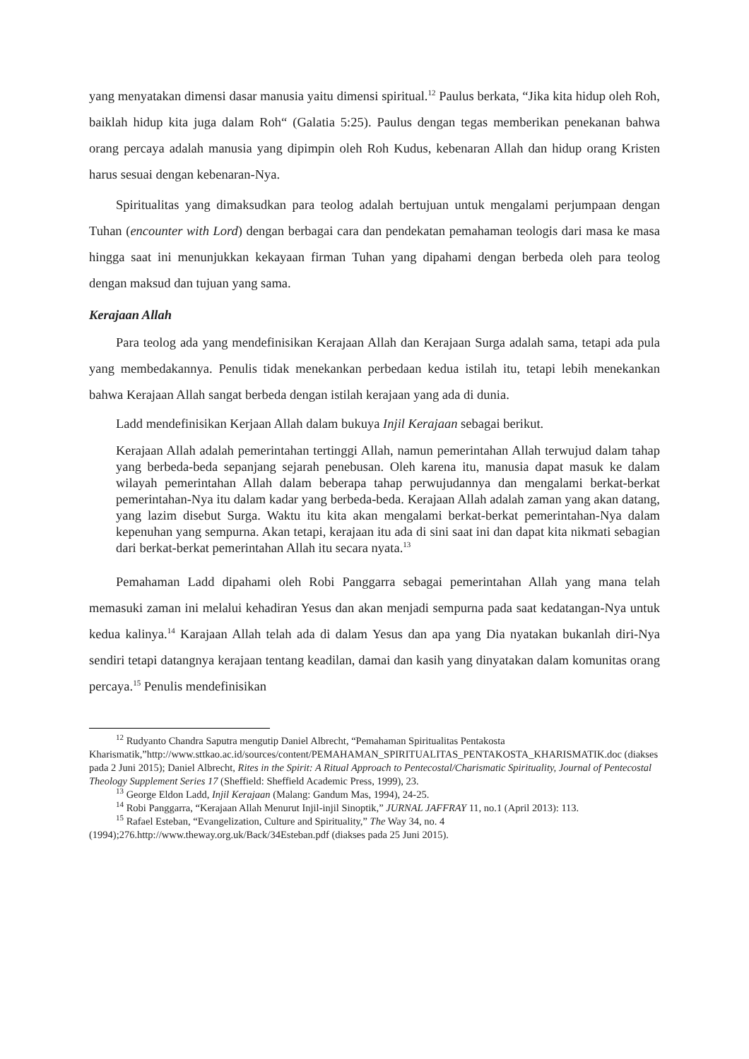yang menyatakan dimensi dasar manusia yaitu dimensi spiritual.<sup>12</sup> Paulus berkata, “Jika kita hidup oleh Roh, baiklah hidup kita juga dalam Roh“ (Galatia 5:25). Paulus dengan tegas memberikan penekanan bahwa orang percaya adalah manusia yang dipimpin oleh Roh Kudus, kebenaran Allah dan hidup orang Kristen harus sesuai dengan kebenaran-Nya.
Spiritualitas yang dimaksudkan para teolog adalah bertujuan untuk mengalami perjumpaan dengan Tuhan (encounter with Lord) dengan berbagai cara dan pendekatan pemahaman teologis dari masa ke masa hingga saat ini menunjukkan kekayaan firman Tuhan yang dipahami dengan berbeda oleh para teolog dengan maksud dan tujuan yang sama.
Kerajaan Allah
Para teolog ada yang mendefinisikan Kerajaan Allah dan Kerajaan Surga adalah sama, tetapi ada pula yang membedakannya. Penulis tidak menekankan perbedaan kedua istilah itu, tetapi lebih menekankan bahwa Kerajaan Allah sangat berbeda dengan istilah kerajaan yang ada di dunia.
Ladd mendefinisikan Kerjaan Allah dalam bukuya Injil Kerajaan sebagai berikut.
Kerajaan Allah adalah pemerintahan tertinggi Allah, namun pemerintahan Allah terwujud dalam tahap yang berbeda-beda sepanjang sejarah penebusan. Oleh karena itu, manusia dapat masuk ke dalam wilayah pemerintahan Allah dalam beberapa tahap perwujudannya dan mengalami berkat-berkat pemerintahan-Nya itu dalam kadar yang berbeda-beda. Kerajaan Allah adalah zaman yang akan datang, yang lazim disebut Surga. Waktu itu kita akan mengalami berkat-berkat pemerintahan-Nya dalam kepenuhan yang sempurna. Akan tetapi, kerajaan itu ada di sini saat ini dan dapat kita nikmati sebagian dari berkat-berkat pemerintahan Allah itu secara nyata.<sup>13</sup>
Pemahaman Ladd dipahami oleh Robi Panggarra sebagai pemerintahan Allah yang mana telah memasuki zaman ini melalui kehadiran Yesus dan akan menjadi sempurna pada saat kedatangan-Nya untuk kedua kalinya.<sup>14</sup> Karajaan Allah telah ada di dalam Yesus dan apa yang Dia nyatakan bukanlah diri-Nya sendiri tetapi datangnya kerajaan tentang keadilan, damai dan kasih yang dinyatakan dalam komunitas orang percaya.<sup>15</sup> Penulis mendefinisikan
<sup>12</sup> Rudyanto Chandra Saputra mengutip Daniel Albrecht, “Pemahaman Spiritualitas Pentakosta Kharismatik,”http://www.sttkao.ac.id/sources/content/PEMAHAMAN_SPIRITUALITAS_PENTAKOSTA_KHARISMATIK.doc (diakses pada 2 Juni 2015); Daniel Albrecht, Rites in the Spirit: A Ritual Approach to Pentecostal/Charismatic Spirituality, Journal of Pentecostal Theology Supplement Series 17 (Sheffield: Sheffield Academic Press, 1999), 23.
<sup>13</sup> George Eldon Ladd, Injil Kerajaan (Malang: Gandum Mas, 1994), 24-25.
<sup>14</sup> Robi Panggarra, “Kerajaan Allah Menurut Injil-injil Sinoptik,” JURNAL JAFFRAY 11, no.1 (April 2013): 113.
<sup>15</sup> Rafael Esteban, “Evangelization, Culture and Spirituality,” The Way 34, no. 4 (1994);276.http://www.theway.org.uk/Back/34Esteban.pdf (diakses pada 25 Juni 2015).